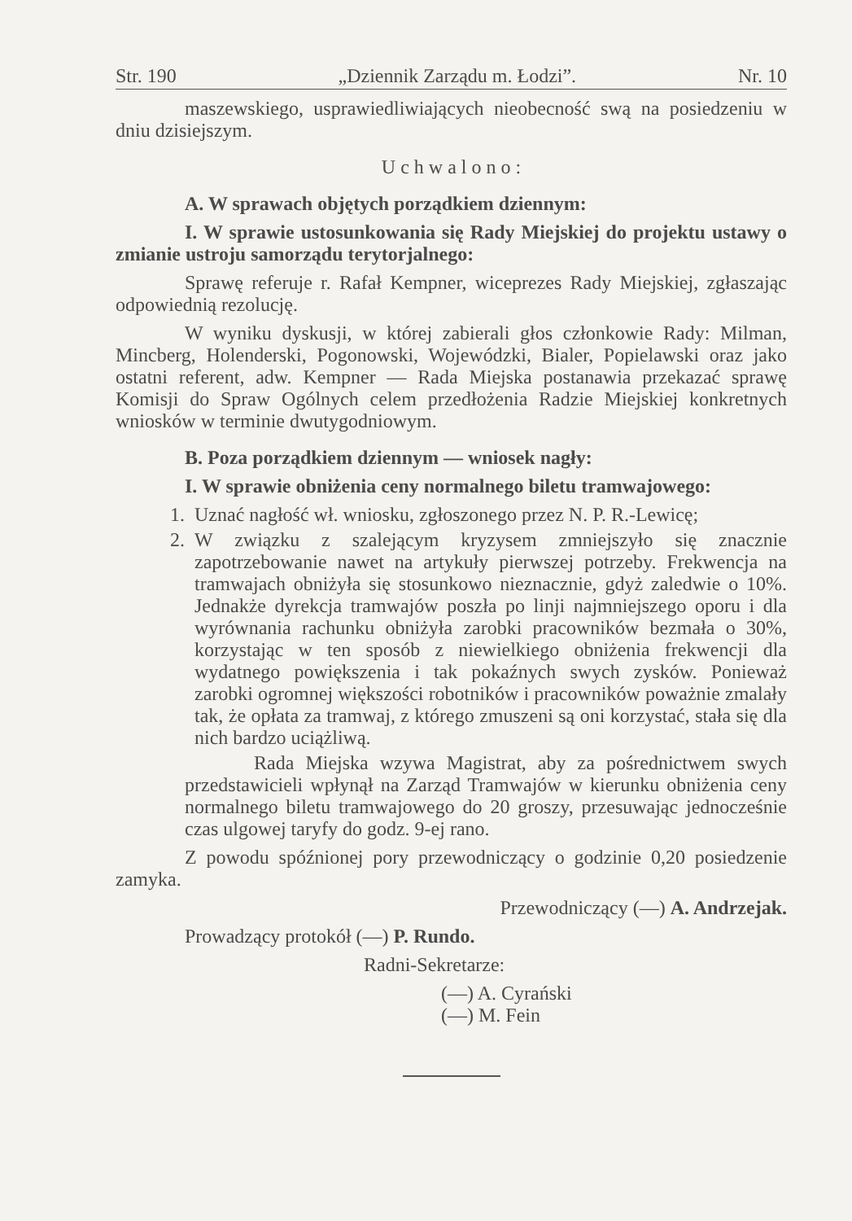Str. 190 „Dziennik Zarządu m. Łodzi”. Nr. 10
maszewskiego, usprawiedliwiających nieobecność swą na posiedzeniu w dniu dzisiejszym.
U c h w a l o n o :
A. W sprawach objętych porządkiem dziennym:
I. W sprawie ustosunkowania się Rady Miejskiej do projektu ustawy o zmianie ustroju samorządu terytorjalnego:
Sprawę referuje r. Rafał Kempner, wiceprezes Rady Miejskiej, zgłaszając odpowiednią rezolucję.
W wyniku dyskusji, w której zabierali głos członkowie Rady: Milman, Mincberg, Holenderski, Pogonowski, Wojewódzki, Bialer, Popielawski oraz jako ostatni referent, adw. Kempner — Rada Miejska postanawia przekazać sprawę Komisji do Spraw Ogólnych celem przedłożenia Radzie Miejskiej konkretnych wniosków w terminie dwutygodniowym.
B. Poza porządkiem dziennym — wniosek nagły:
I. W sprawie obniżenia ceny normalnego biletu tramwajowego:
1. Uznać nagłość wł. wniosku, zgłoszonego przez N. P. R.-Lewicę;
2. W związku z szalejącym kryzysem zmniejszyło się znacznie zapotrzebowanie nawet na artykuły pierwszej potrzeby. Frekwencja na tramwajach obniżyła się stosunkowo nieznacznie, gdyż zaledwie o 10%. Jednakże dyrekcja tramwajów poszła po linji najmniejszego oporu i dla wyrównania rachunku obniżyła zarobki pracowników bezmała o 30%, korzystając w ten sposób z niewielkiego obniżenia frekwencji dla wydatnego powiększenia i tak pokaźnych swych zysków. Ponieważ zarobki ogromnej większości robotników i pracowników poważnie zmalały tak, że opłata za tramwaj, z którego zmuszeni są oni korzystać, stała się dla nich bardzo uciążliwą.
Rada Miejska wzywa Magistrat, aby za pośrednictwem swych przedstawicieli wpłynął na Zarząd Tramwajów w kierunku obniżenia ceny normalnego biletu tramwajowego do 20 groszy, przesuwając jednocześnie czas ulgowej taryfy do godz. 9-ej rano.
Z powodu spóźnionej pory przewodniczący o godzinie 0,20 posiedzenie zamyka.
Przewodniczący (—) A. Andrzejak.
Prowadzący protokół (—) P. Rundo.
Radni-Sekretarze:
(—) A. Cyrański
(—) M. Fein